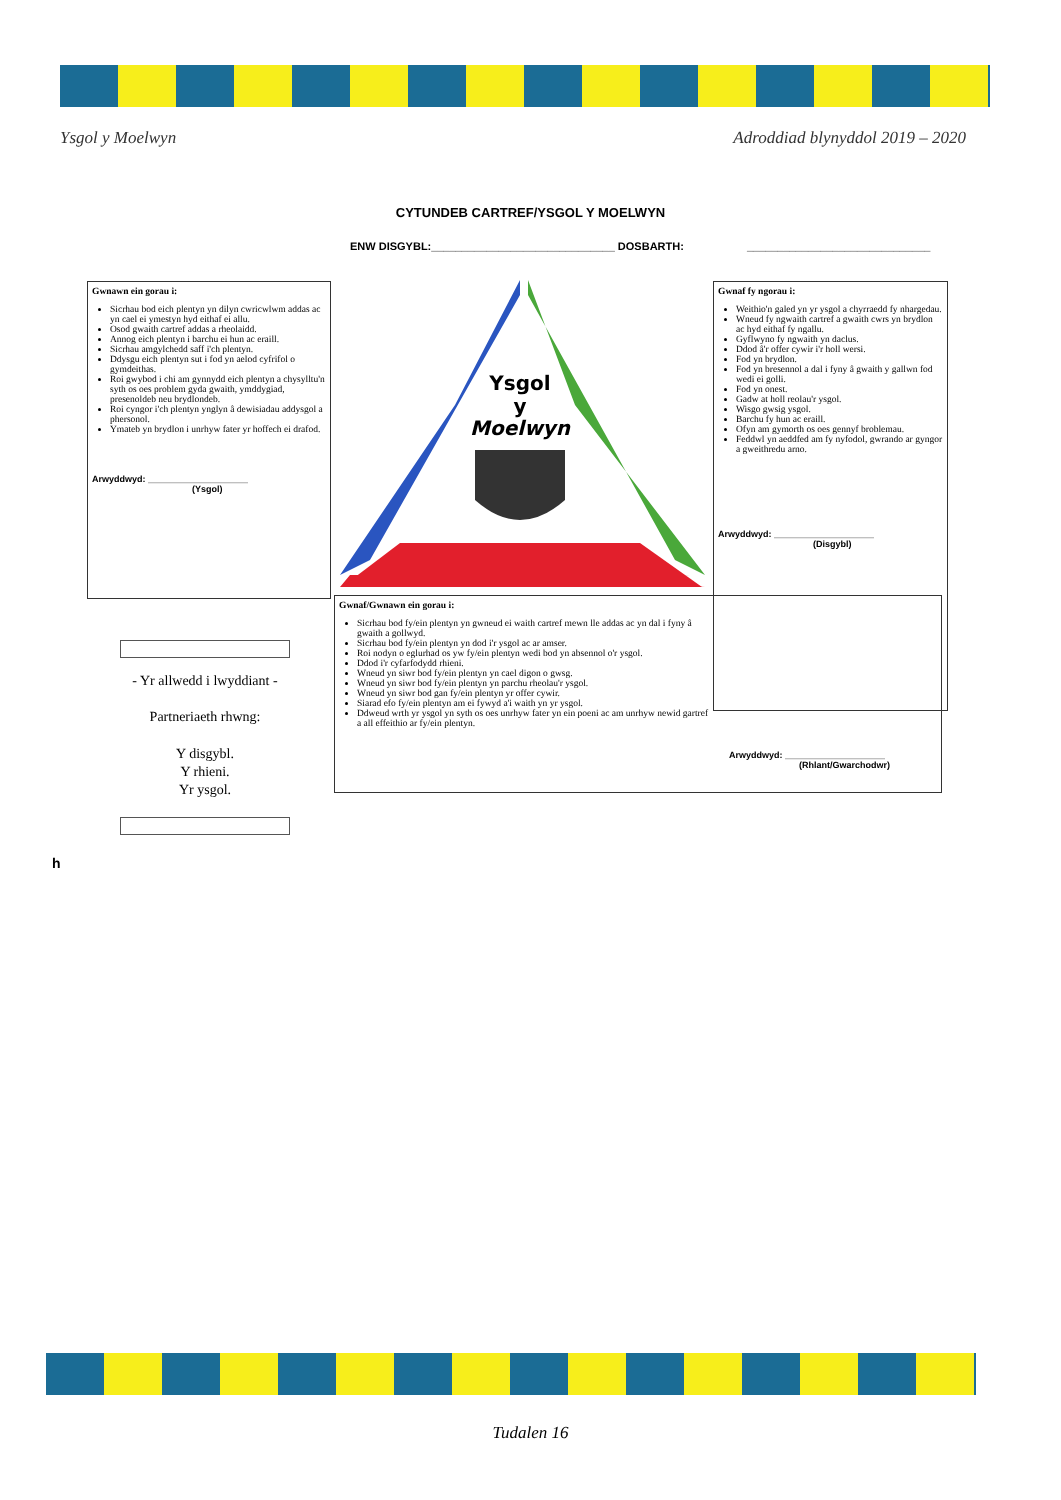Ysgol y Moelwyn Adroddiad blynyddol 2019 – 2020
CYTUNDEB CARTREF/YSGOL Y MOELWYN
ENW DISGYBL:______________________________ DOSBARTH: ______________________________
Gwnawn ein gorau i:
Sicrhau bod eich plentyn yn dilyn cwricwlwm addas ac yn cael ei ymestyn hyd eithaf ei allu.
Osod gwaith cartref addas a rheolaidd.
Annog eich plentyn i barchu ei hun ac eraill.
Sicrhau amgylchedd saff i'ch plentyn.
Ddysgu eich plentyn sut i fod yn aelod cyfrifol o gymdeithas.
Roi gwybod i chi am gynnydd eich plentyn a chysylltu'n syth os oes problem gyda gwaith, ymddygiad, presenoldeb neu brydlondeb.
Roi cyngor i'ch plentyn ynglyn â dewisiadau addysgol a phersonol.
Ymateb yn brydlon i unrhyw fater yr hoffech ei drafod.
Arwyddwyd: ____________________
(Ysgol)
Ysgol
y
Moelwyn
Gwnaf fy ngorau i:
Weithio'n galed yn yr ysgol a chyrraedd fy nhargedau.
Wneud fy ngwaith cartref a gwaith cwrs yn brydlon ac hyd eithaf fy ngallu.
Gyflwyno fy ngwaith yn daclus.
Ddod â'r offer cywir i'r holl wersi.
Fod yn brydlon.
Fod yn bresennol a dal i fyny â gwaith y gallwn fod wedi ei golli.
Fod yn onest.
Gadw at holl reolau'r ysgol.
Wisgo gwsig ysgol.
Barchu fy hun ac eraill.
Ofyn am gymorth os oes gennyf broblemau.
Feddwl yn aeddfed am fy nyfodol, gwrando ar gyngor a gweithredu arno.
Arwyddwyd: ____________________
(Disgybl)
- Yr allwedd i lwyddiant -
Partneriaeth rhwng:
Y disgybl.
Y rhieni.
Yr ysgol.
Gwnaf/Gwnawn ein gorau i:
Sicrhau bod fy/ein plentyn yn gwneud ei waith cartref mewn lle addas ac yn dal i fyny â gwaith a gollwyd.
Sicrhau bod fy/ein plentyn yn dod i'r ysgol ac ar amser.
Roi nodyn o eglurhad os yw fy/ein plentyn wedi bod yn absennol o'r ysgol.
Ddod i'r cyfarfodydd rhieni.
Wneud yn siwr bod fy/ein plentyn yn cael digon o gwsg.
Wneud yn siwr bod fy/ein plentyn yn parchu rheolau'r ysgol.
Wneud yn siwr bod gan fy/ein plentyn yr offer cywir.
Siarad efo fy/ein plentyn am ei fywyd a'i waith yn yr ysgol.
Ddweud wrth yr ysgol yn syth os oes unrhyw fater yn ein poeni ac am unrhyw newid gartref a all effeithio ar fy/ein plentyn.
Arwyddwyd: ____________________
(Rhlant/Gwarchodwr)
h
Tudalen 16